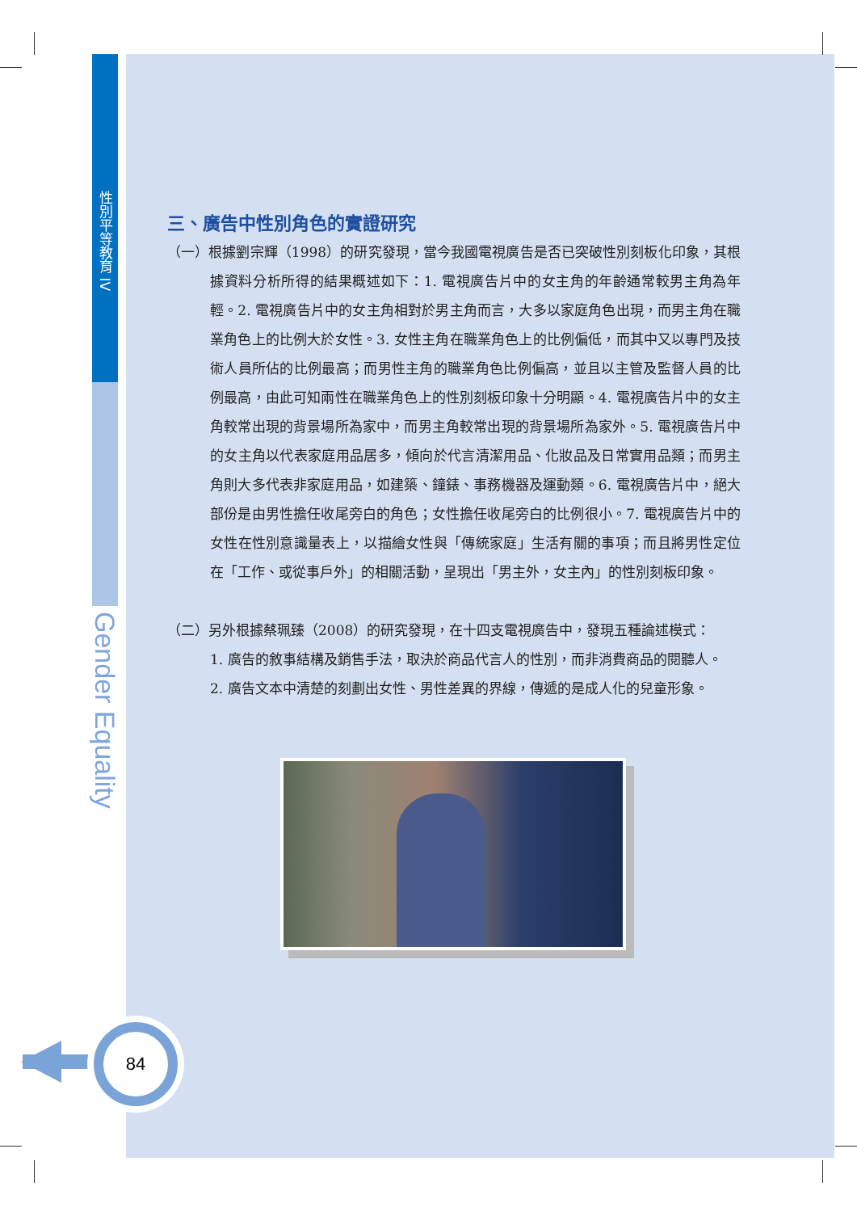性別平等教育 IV
Gender Equality
三、廣告中性別角色的實證研究
（一）根據劉宗輝（1998）的研究發現，當今我國電視廣告是否已突破性別刻板化印象，其根據資料分析所得的結果概述如下：1. 電視廣告片中的女主角的年齡通常較男主角為年輕。2. 電視廣告片中的女主角相對於男主角而言，大多以家庭角色出現，而男主角在職業角色上的比例大於女性。3. 女性主角在職業角色上的比例偏低，而其中又以專門及技術人員所佔的比例最高；而男性主角的職業角色比例偏高，並且以主管及監督人員的比例最高，由此可知兩性在職業角色上的性別刻板印象十分明顯。4. 電視廣告片中的女主角較常出現的背景場所為家中，而男主角較常出現的背景場所為家外。5. 電視廣告片中的女主角以代表家庭用品居多，傾向於代言清潔用品、化妝品及日常實用品類；而男主角則大多代表非家庭用品，如建築、鐘錶、事務機器及運動類。6. 電視廣告片中，絕大部份是由男性擔任收尾旁白的角色；女性擔任收尾旁白的比例很小。7. 電視廣告片中的女性在性別意識量表上，以描繪女性與「傳統家庭」生活有關的事項；而且將男性定位在「工作、或從事戶外」的相關活動，呈現出「男主外，女主內」的性別刻板印象。
（二）另外根據蔡珮臻（2008）的研究發現，在十四支電視廣告中，發現五種論述模式：
1. 廣告的敘事結構及銷售手法，取決於商品代言人的性別，而非消費商品的閱聽人。
2. 廣告文本中清楚的刻劃出女性、男性差異的界線，傳遞的是成人化的兒童形象。
84